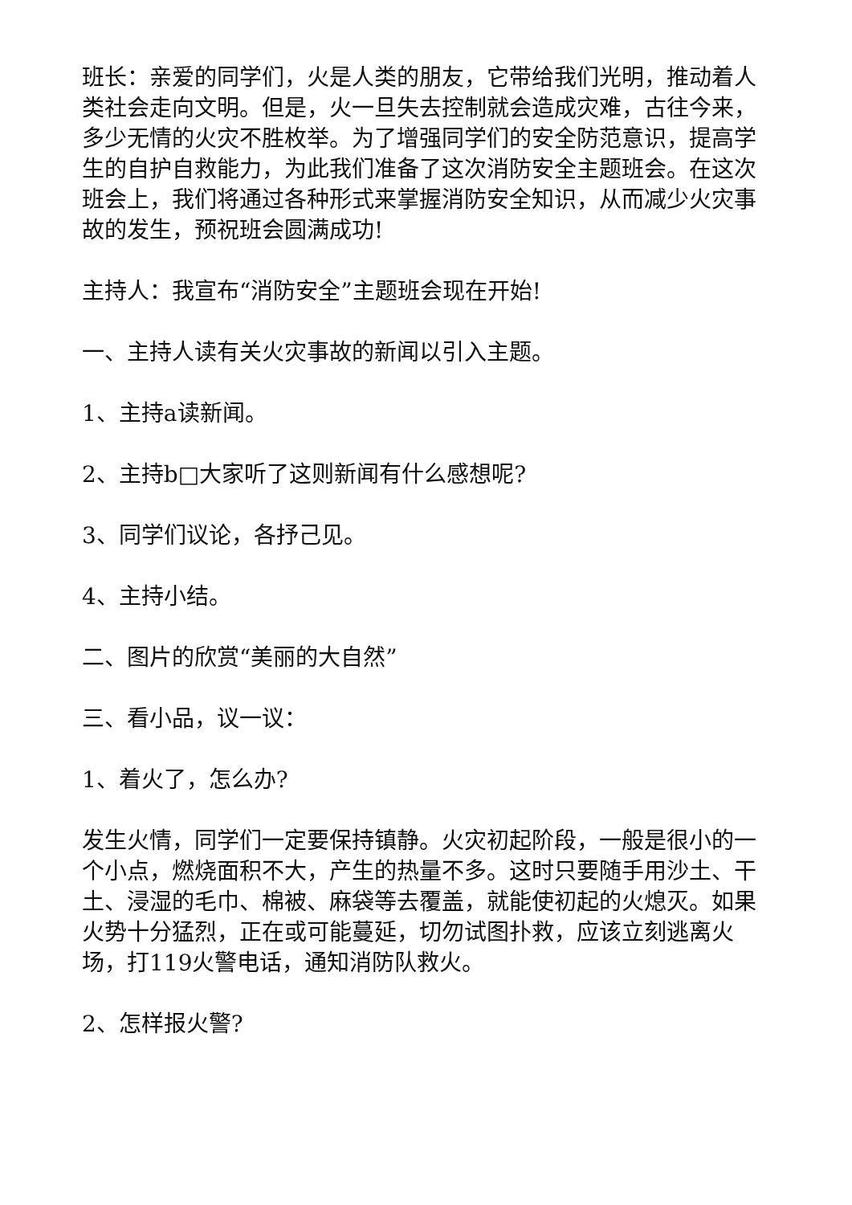班长：亲爱的同学们，火是人类的朋友，它带给我们光明，推动着人类社会走向文明。但是，火一旦失去控制就会造成灾难，古往今来，多少无情的火灾不胜枚举。为了增强同学们的安全防范意识，提高学生的自护自救能力，为此我们准备了这次消防安全主题班会。在这次班会上，我们将通过各种形式来掌握消防安全知识，从而减少火灾事故的发生，预祝班会圆满成功!
主持人：我宣布“消防安全”主题班会现在开始!
一、主持人读有关火灾事故的新闻以引入主题。
1、主持a读新闻。
2、主持b□大家听了这则新闻有什么感想呢?
3、同学们议论，各抒己见。
4、主持小结。
二、图片的欣赏“美丽的大自然”
三、看小品，议一议：
1、着火了，怎么办?
发生火情，同学们一定要保持镇静。火灾初起阶段，一般是很小的一个小点，燃烧面积不大，产生的热量不多。这时只要随手用沙土、干土、浸湿的毛巾、棉被、麻袋等去覆盖，就能使初起的火熄灭。如果火势十分猛烈，正在或可能蔓延，切勿试图扑救，应该立刻逃离火场，打119火警电话，通知消防队救火。
2、怎样报火警?